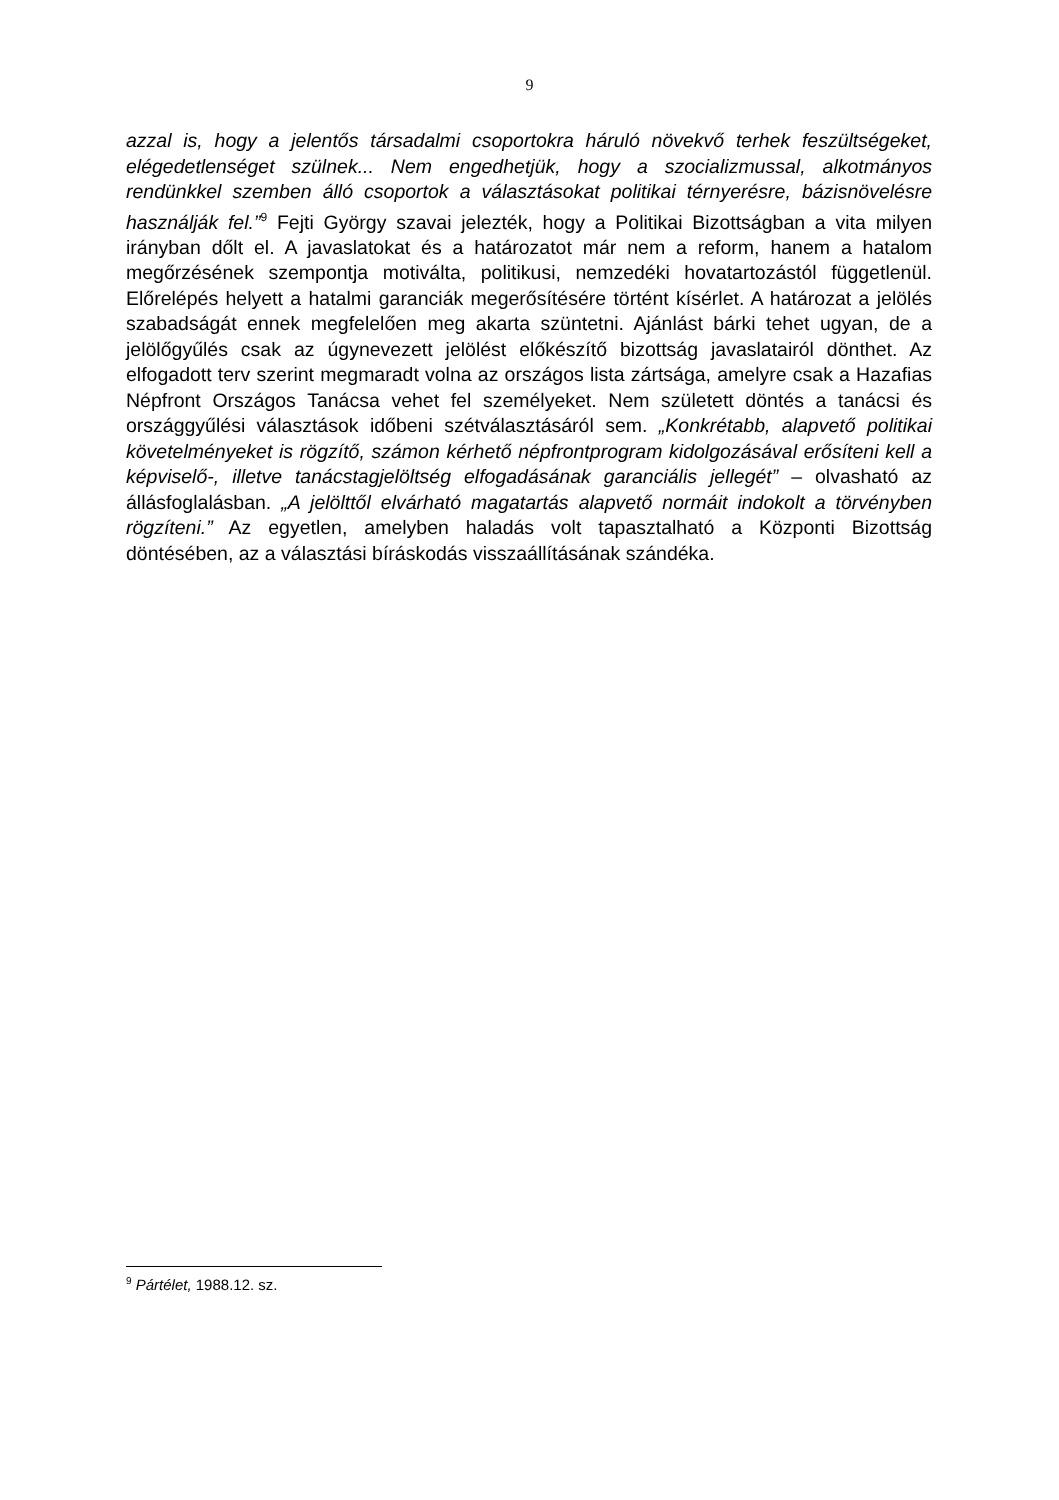9
azzal is, hogy a jelentős társadalmi csoportokra háruló növekvő terhek feszültségeket, elégedetlenséget szülnek... Nem engedhetjük, hogy a szocializmussal, alkotmányos rendünkkel szemben álló csoportok a választásokat politikai térnyerésre, bázisnövelésre használják fel.”<sup>9</sup> Fejti György szavai jelezték, hogy a Politikai Bizottságban a vita milyen irányban dőlt el. A javaslatokat és a határozatot már nem a reform, hanem a hatalom megőrzésének szempontja motiválta, politikusi, nemzedéki hovatartozástól függetlenül. Előrelépés helyett a hatalmi garanciák megerősítésére történt kísérlet. A határozat a jelölés szabadságát ennek megfelelően meg akarta szüntetni. Ajánlást bárki tehet ugyan, de a jelölőgyűlés csak az úgynevezett jelölést előkészítő bizottság javaslatairól dönthet. Az elfogadott terv szerint megmaradt volna az országos lista zártsága, amelyre csak a Hazafias Népfront Országos Tanácsa vehet fel személyeket. Nem született döntés a tanácsi és országgyűlési választások időbeni szétválasztásáról sem. „Konkrétabb, alapvető politikai követelményeket is rögzítő, számon kérhető népfrontprogram kidolgozásával erősíteni kell a képviselő-, illetve tanácstagjelöltség elfogadásának garanciális jellegét” – olvasható az állásfoglalásban. „A jelölttől elvárható magatartás alapvető normáit indokolt a törvényben rögzíteni.” Az egyetlen, amelyben haladás volt tapasztalható a Központi Bizottság döntésében, az a választási bíráskodás visszaállításának szándéka.
<sup>9</sup> Pártélet, 1988.12. sz.